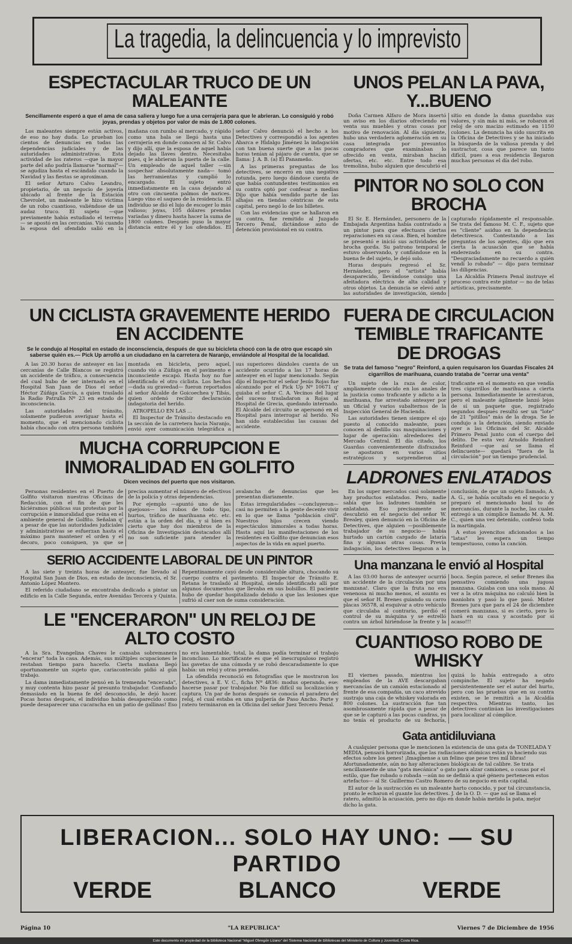La tragedia, la delincuencia y lo imprevisto
ESPECTACULAR TRUCO DE UN MALEANTE
Sencillamente esperó a que el ama de casa saliera y luego fue a una cerrajería para que le abrieran. Lo consiguió y robó joyas, prendas y objetos por valor de más de 1.800 colones.
Los maleantes siempre están activos, de eso no hay duda. Lo prueban los cientos de denuncias en todas las dependencias judiciales y de las autoridades administrativas. Esta actividad de los rateros —que la mayor parte del año podría llamarse "normal"— se agudiza hasta el escándalo cuando la Navidad y las fiestas se aproximan.
El señor Arturo Calvo Leandro, propietario, de un negocio de joyería ubicado al frente de la Estación Chevrolet, un maleante le hizo víctima de un robo cuantioso, valiéndose de un audaz truco. El sujeto —que previamente había estudiado el terreno— se apostó en las cercanías. Vió cuando la esposa del ofendido salió en la mañana con rumbo al mercado, y rápido como una bala se llegó hasta una cerrajería en donde conocen al Sr. Calvo y dijo allí, que la esposa de aquel había dejado las llaves dentro. Necesitaba pues, q le abrieran la puerta de la calle. Un empleado de aquel taller —sin sospechar absolutamente nada— tomó las herramientas y cumplió lo encargado. El sujeto entró inmediatamente en la casa dejando al otro con cincuenta palmos de narices. Luego vino el saqueo de la residencia. El individuo se dió el lujo de escoger lo más valioso; joyas, 105 dólares prendas variadas y dinero hasta hacer la suma de 1800 colones. Después puso la mayor distancia entre él y los ofendidos. El señor Calvo denunció el hecho a los Detectives y correspondió a los agentes Abarca e Hidalgo Jiménez la indagación con tan buena suerte que a las pocas horas tenían al pájaro de cuenta, que se llama: J. A. B. (a) El Panameño.
A las primeras preguntas de los detectives, se encerró en una negativa rotunda, pero luego dándose cuenta de que había contundentes testimonios en su contra optó por confesar a medias Dijo que había vendido parte de las alhajas en tiendas céntricas de esta capital, pero negó lo de los billetes.
Con las evidencias que se hallaron en su contra, fue remitido al Juzgado Tercero Penal, dictándose auto de detención provisional en su contra.
UNOS PELAN LA PAVA, Y...BUENO
Doña Carmen Alfaro de Mora insertó un aviso en los diarios ofreciendo en venta sus muebles y otras cosas por motivo de renovación. Al día siguiente, hubo una verdadera aglomeración en su casa integrada por presuntos compradores que examinaban lo ofrecido en venta, miraban hacían ofertas, etc. etc. Entre todo esa tremolina, hubo alguien que descubrió el sitio en donde la dama guardaba sus valores, y sin más ni más, se robaron el reloj de oro macizo estimado en 1150 colones. La denuncia ha sido suscrita en la Oficina de Detectives y se ha iniciado la búsqueda de la valiosa prenda y del sustractor, cosa que parece un tanto difícil, pues a esa residencia llegaron muchas personas el día del robo.
PINTOR NO SOLO CON BROCHA
El Sr. E. Hernández, personero de la Embajada Argentina había contratado a un pintor para que efectuara ciertas reparaciones en su casa. Bien, el hombre se presentó e inició sus actividades de brocha gorda. Su patrono temporal le estuvo observando, y confiándose en la buena fe del sujeto, le dejó solo.
Horas después regresó el Sr. Hernández, pero el "artista" había desaparecido, llevándose consigo una afeitadora eléctrica de alta calidad y otros objetos. La denuncia se elevó ante las autoridades de investigación, siendo capturado rápidamente el responsable. Se trata del famoso M. C. F., sujeto que es "cliente" asiduo en la dependencia detectivesca. Contestando a las preguntas de los agentes, dijo que era cierta la acusación que se había enderezado en su contra. "Desgraciadamente no recuerdo a quién vendí lo robado" — dijo para terminar las diligencias.
La Alcaldía Primera Penal instruye el proceso contra este pintor — no de telas artísticas, precisamente.
UN CICLISTA GRAVEMENTE HERIDO EN ACCIDENTE
Se le condujo al Hospital en estado de inconsciencia, después de que su bicicleta chocó con la de otro que escapó sin saberse quién es.— Pick Up arrolló a un ciudadano en la carretera de Naranjo, enviándole al Hospital de la localidad.
A las 20.30 horas de anteayer en las cercanías de Calle Blancos se registró un accidente de tráfico, a consecuencia del cual hubo de ser internado en el Hospital San Juan de Dios el señor Héctor Zúñiga García, a quien trasladó la Radio Patrulla Nº 23 en estado de inconsciencia.
Las autoridades del tránsito, solamente pudieron averiguar hasta el momento, que el mencionado ciclista había chocado con otra persona también montada en bicicleta, pero aquel, cuando vió a Zúñiga en el pavimento e inconsciente escapó. Hasta hoy no fue identificado el otro ciclista. Los hechos —dada su gravedad— fueron reportados al señor Alcalde de Goicoechea y Tibás, quien ordenó recibir declaración indagatoria del herido.
ATROPELLO EN LAS ...
El Inspector de Tránsito destacado en la sección de la carretera hacia Naranjo, envió ayer comunicación telegráfica a sus superiores dándoles cuenta de un accidente ocurrido a las 17 horas de anteayer en el lugar mencionado. Según dijo el Inspector el señor Jesús Rojas fue alcanzado por el Pick Up Nº 10671 q' guiaba el señor C. A. Vecinos del lugar del suceso trasladaron a Rojas al Hospital de Grecia, quedando internado. El Alcalde del circuito se apersonó en el Hospital para interrogar al herido. No han sido establecidas las causas del accidente.
MUCHA CORRUPCION E INMORALIDAD EN GOLFITO
Dicen vecinos del puerto que nos visitaron.
Personas residentes en el Puerto de Golfito visitaron nuestras Oficinas de Redacción, con el fin de que les hiciéramos públicas sus protestas por la corrupción e inmoralidad que reina en el ambiente general de Golfito. Señalan q' a pesar de que las autoridades judiciales y administrativas se esfuerzan hasta el máximo para mantener el orden y el decoro, poco consiguen, ya que se precisa aumentar el número de efectivos de la policía y otras dependencias.
Por ejemplo —apuntó uno de los quejosos— los robos de todo tipo, hurtos, tráfico de marihuana etc. etc. están a la orden del día, y si bien es cierto que hay dos miembros de la Oficina de Investigación destacados allí no son suficiente para atender la avalancha de denuncias que les presentan diariamente.
Estas irregularidades —concluyeron— casi no permiten a la gente decente vivir en lo que se llama "población civil". Nuestros hijos crecen viendo espectáculos inmorales a todas horas. Hasta aquí las manifestaciones de los residentes en Golfito que denuncian esos aspectos de la vida en aquel puerto.
SERIO ACCIDENTE LABORAL DE UN PINTOR
A las siete y treinta horas de anteayer, fue llevado al Hospital San Juan de Dios, en estado de inconsciencia, el Sr. Antonio López Montero.
El referido ciudadano se encontraba dedicado a pintar un edificio en la Calle Segunda, entre Avenidas Tercera y Quinta. Repentinamente cayó desde considerable altura, chocando su cuerpo contra el pavimento. El Inspector de Tránsito E. Retana le trasladó al Hospital, siendo identificado allí por algunos documentos que llevaba en sus bolsillos. El paciente hubo de quedar hospitalizado debido a que las lesiones que sufrió al caer son de suma consideración.
LE "ENCERARON" UN RELOJ DE ALTO COSTO
A la Sra. Evangelina Chaves le cansaba sobremanera "encerar" toda la casa. Además, sus múltiples ocupaciones le restaban tiempo para hacerlo. Cierta mañana llegó oportunamente un sujeto que, cariacontecido pidió al gún trabajo.
La dama inmediatamente pensó en la tremenda "encerada", y muy contenta hizo pasar al presunto trabajador. Confiando demasiado en la buena fe del desconocido, le dejó hacer. Pocas horas después, el individuo había desaparecido como puede desaparecer una cucaracha en un patio de gallinas! Eso no era lamentable, total, la dama podía terminar el trabajo inconcluso. Lo mortificante es que el inescrupuloso registró las gavetas de una cómoda y se robó descaradamente lo que había: un reloj y otras prendas.
La ofendida reconoció en fotografías que le mostraron los detectives, a E. V. C., ficha Nº 4836: modus operando, ese: hacerse pasar por trabajador. No fue difícil su localización y captura. Un par de horas después se conocía el paradero del reloj, el cual estaba en una pulpería de Paso Ancho. Parte y ratero terminaron en la Oficina del señor Juez Tercero Penal.
FUERA DE CIRCULACION TEMIBLE TRAFICANTE DE DROGAS
Se trata del famoso "negro" Reinford, a quien requisaron los Guardas Fiscales 24 cigarrillos de marihuana, cuando trataba de "cerrar una venta"
Un sujeto de la raza de color, ampliamente conocido en los anales de la justicia como traficante y adicto a la marihuana, fue arrestado anteayer por un Oficial y varios subalternos de la Inspección General de Hacienda.
Las autoridades tienen siempre el ojo puesto al conocido maleante, pues conocen al dedillo sus maquinaciones y lugar de operación: alrededores del Mercado Central. El día citado, los Guardas convenientemente disfrazados se apostaron en varios sitios estratégicos y sorprendieron al traficante en el momento en que vendía tres cigarrillos de marihuana a cierta persona. Inmediatamente le arrestaron, pero el maleante ágilmente lanzó lejos de sí un paquete que, registrado segundos después resultó ser un "lote" de 21 "pitillos" más de la droga. Se le condujo a la detención, siendo enviado ayer a las Oficinas del Sr. Alcalde Primero Penal junto con el cuerpo del delito. De esta vez Arnoldo Reinford Reinford —que así se llama el delincuente— quedará "fuera de la circulación" por un tiempo prudencial.
LADRONES ENLATADOS
En los super mercados casi solamente hay productos enlatados. Pero, nadie sabía que los ladrones también se enlataban. Eso precisamente se descubrió en el negocio del señor W. Brealey, quien denunció en la Oficina de Detectives, que alguien —posiblemente trabajador de su negocio— había hurtado un cartón cargado de lataría fina y algunas otras cosas. Previa indagación, los detectives llegaron a la conclusión, de que un sujeto llamado, A. A. G., se había ocultado en el negocio y preparó el mencionado baul to de mercancías, durante la noche, las cuales entregó a un cómplice llamado M. A. M. C., quien una vez detenido, confesó toda la martingala.
A estos jovencitos aficionados a las "latas" les espera un tiempo tempestuoso, como la canción.
Una manzana le envió al Hospital
A las 03:00 horas de anteayer ocurrió un accidente de la circulación por una manzana!. Claro que la fruta no era venenosa ni mucho menos, el asunto es que el señor H. Brenes guiando su carro placas 36578, al esquivar a otro vehículo que circulaba al contrario, perdió el control de su máquina y se estrelló contra un árbol hiriéndose la frente y la boca. Según parece, el señor Brenes iba pensativo comiendo una jugosa manzana. Guiaba con una sola mano. Al ver a la otra máquina no calculó bien la maniobra y pasó lo que pasó. Mister Brenes jura que para el 24 de diciembre comerá manzanas, si es cierto, pero lo hará en su casa y acostado por si acaso!!!
CUANTIOSO ROBO DE WHISKY
El viernes pasado, mientras los empleados de la AVE descargaban mercancías de un camión estacionado al frente de esa compañía, un caco atrevido sustrajo una caja de whiskey valorada en 800 colones. La sustracción fue tan asombrosamente rápida que a pesar de que se le capturó a las pocas cuadras, ya no tenía el producto de su fechoría, quizá lo había entregado a otro compinche. El sujeto ha negado persistentemente ser el autor del hurto, pero con las pruebas que en su contra existen, se le remitirá a la Alcaldía respectiva. Mientras tanto, los detectives continúan las investigaciones para localizar al cómplice.
Gata antidiluviana
A cualquier persona que le mencionen la existencia de una gata de TONELADA Y MEDIA, pensará horrorizada, que las radiaciones atómicas están ya haciendo sus efectos sobre los genes! ¡Imagínense a un felino que pese tres mil libras! Afortunadamente, aún no hay alteraciones biológicas de tal calibre. Se trata sencillamente de una "gata mecánica" o gato para alzar camiones, o cosas por el estilo, que fue robado o robada —aún no se definió a qué género pertenecen estos artefactos— al Sr. Guillermo Castro Romero de su negocio en esta capital.
El autor de la sustracción es un maleante harto conocido, y por tal circunstancia, pronto le echaron el guante los detectives. J. de la O. D. — que así se llama el ratero, admitió la acusación, pero no dijo en donde había metido la pata, mejor dicho la gata.
LIBERACION... SOLO HAY UNO: — SU PARTIDO
VERDE BLANCO VERDE
Página 10 "LA REPUBLICA" Viernes 7 de Diciembre de 1956
Este documento es propiedad de la Biblioteca Nacional "Miguel Obregón Lizano" del Sistema Nacional de Bibliotecas del Ministerio de Cultura y Juventud, Costa Rica.